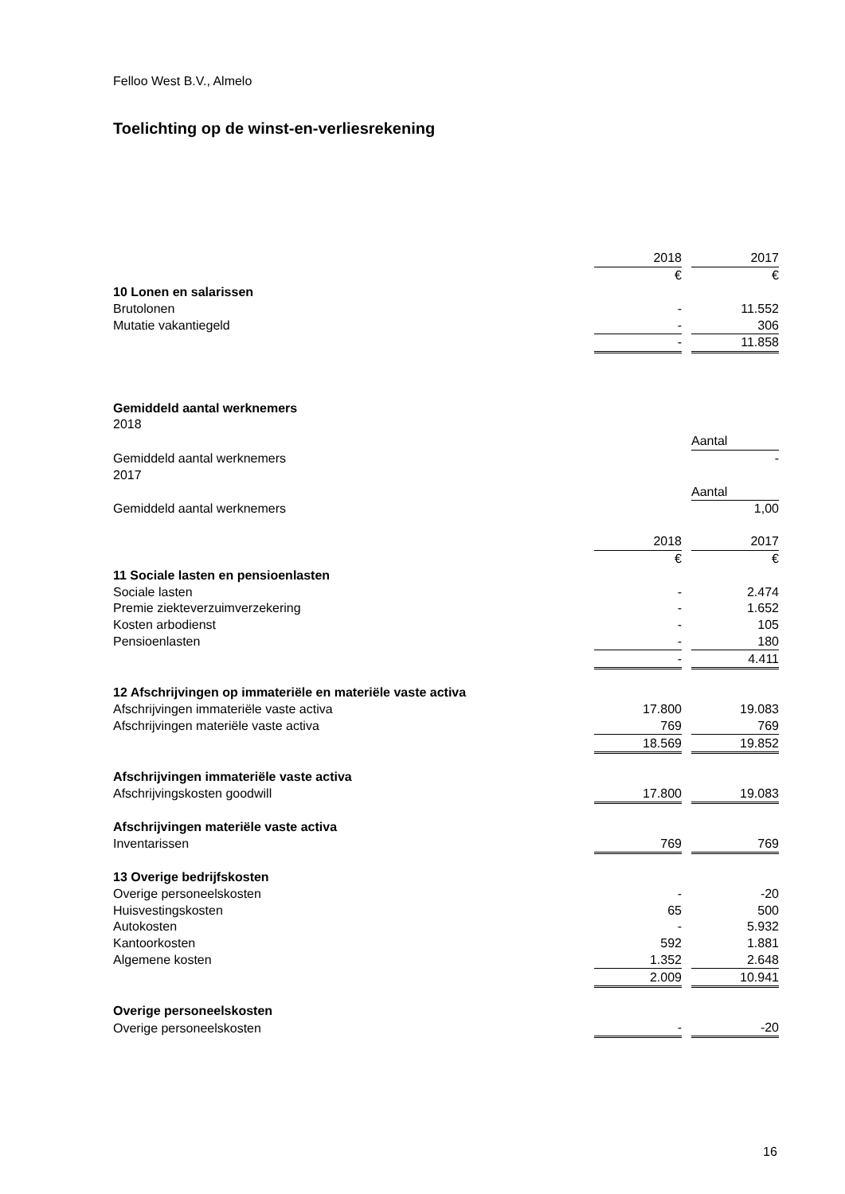Felloo West B.V., Almelo
Toelichting op de winst-en-verliesrekening
| | 2018 | | 2017 |
| | € | | € |
| 10 Lonen en salarissen | | | |
| Brutolonen | - | | 11.552 |
| Mutatie vakantiegeld | - | | 306 |
| | - | | 11.858 |
| Gemiddeld aantal werknemers | | | |
| 2018 | | | |
| | | | Aantal |
| Gemiddeld aantal werknemers | | | - |
| 2017 | | | |
| | | | Aantal |
| Gemiddeld aantal werknemers | | | 1,00 |
| | 2018 | | 2017 |
| | € | | € |
| 11 Sociale lasten en pensioenlasten | | | |
| Sociale lasten | - | | 2.474 |
| Premie ziekteverzuimverzekering | - | | 1.652 |
| Kosten arbodienst | - | | 105 |
| Pensioenlasten | - | | 180 |
| | - | | 4.411 |
| 12 Afschrijvingen op immateriële en materiële vaste activa | | | |
| Afschrijvingen immateriële vaste activa | 17.800 | | 19.083 |
| Afschrijvingen materiële vaste activa | 769 | | 769 |
| | 18.569 | | 19.852 |
| Afschrijvingen immateriële vaste activa | | | |
| Afschrijvingskosten goodwill | 17.800 | | 19.083 |
| Afschrijvingen materiële vaste activa | | | |
| Inventarissen | 769 | | 769 |
| 13 Overige bedrijfskosten | | | |
| Overige personeelskosten | - | | -20 |
| Huisvestingskosten | 65 | | 500 |
| Autokosten | - | | 5.932 |
| Kantoorkosten | 592 | | 1.881 |
| Algemene kosten | 1.352 | | 2.648 |
| | 2.009 | | 10.941 |
| Overige personeelskosten | | | |
| Overige personeelskosten | - | | -20 |
16